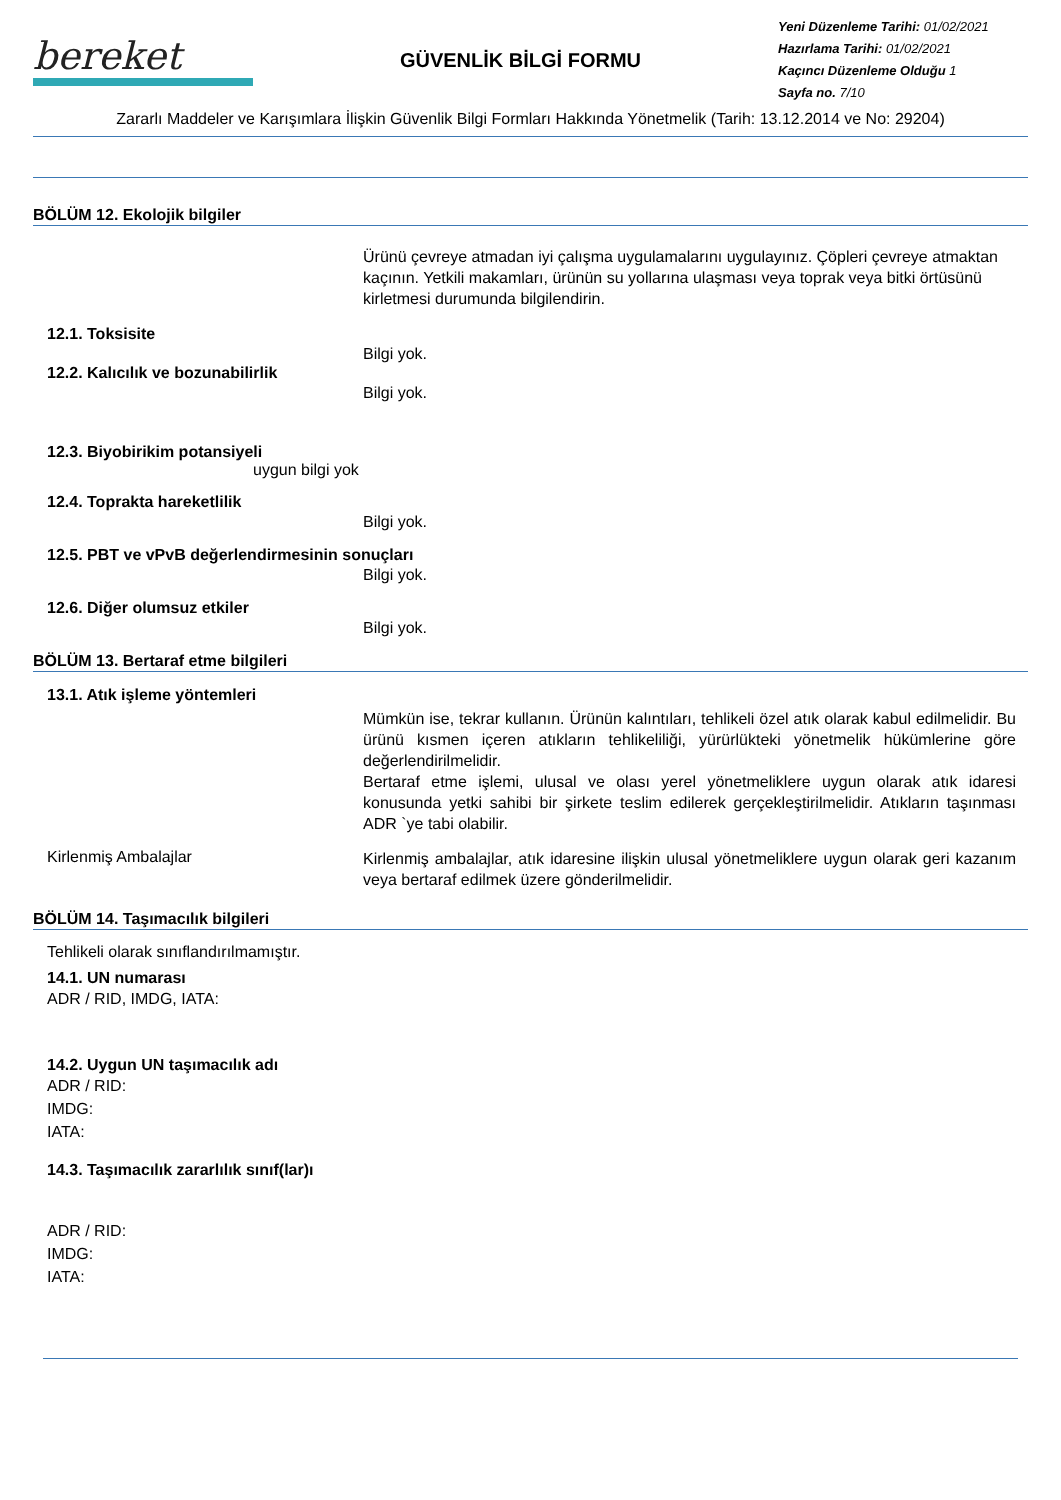bereket
GÜVENLİK BİLGİ FORMU
Yeni Düzenleme Tarihi: 01/02/2021
Hazırlama Tarihi: 01/02/2021
Kaçıncı Düzenleme Olduğu 1
Sayfa no. 7/10
Zararlı Maddeler ve Karışımlara İlişkin Güvenlik Bilgi Formları Hakkında Yönetmelik (Tarih: 13.12.2014 ve No: 29204)
BÖLÜM 12. Ekolojik bilgiler
Ürünü çevreye atmadan iyi çalışma uygulamalarını uygulayınız. Çöpleri çevreye atmaktan kaçının. Yetkili makamları, ürünün su yollarına ulaşması veya toprak veya bitki örtüsünü kirletmesi durumunda bilgilendirin.
12.1. Toksisite
Bilgi yok.
12.2. Kalıcılık ve bozunabilirlik
Bilgi yok.
12.3. Biyobirikim potansiyeli
uygun bilgi yok
12.4. Toprakta hareketlilik
Bilgi yok.
12.5. PBT ve vPvB değerlendirmesinin sonuçları
Bilgi yok.
12.6. Diğer olumsuz etkiler
Bilgi yok.
BÖLÜM 13. Bertaraf etme bilgileri
13.1. Atık işleme yöntemleri
Mümkün ise, tekrar kullanın. Ürünün kalıntıları, tehlikeli özel atık olarak kabul edilmelidir. Bu ürünü kısmen içeren atıkların tehlikeliliği, yürürlükteki yönetmelik hükümlerine göre değerlendirilmelidir.
Bertaraf etme işlemi, ulusal ve olası yerel yönetmeliklere uygun olarak atık idaresi konusunda yetki sahibi bir şirkete teslim edilerek gerçekleştirilmelidir. Atıkların taşınması ADR `ye tabi olabilir.
Kirlenmiş Ambalajlar
Kirlenmiş ambalajlar, atık idaresine ilişkin ulusal yönetmeliklere uygun olarak geri kazanım veya bertaraf edilmek üzere gönderilmelidir.
BÖLÜM 14. Taşımacılık bilgileri
Tehlikeli olarak sınıflandırılmamıştır.
14.1. UN numarası
ADR / RID, IMDG, IATA:
14.2. Uygun UN taşımacılık adı
ADR / RID:
IMDG:
IATA:
14.3. Taşımacılık zararlılık sınıf(lar)ı
ADR / RID:
IMDG:
IATA: